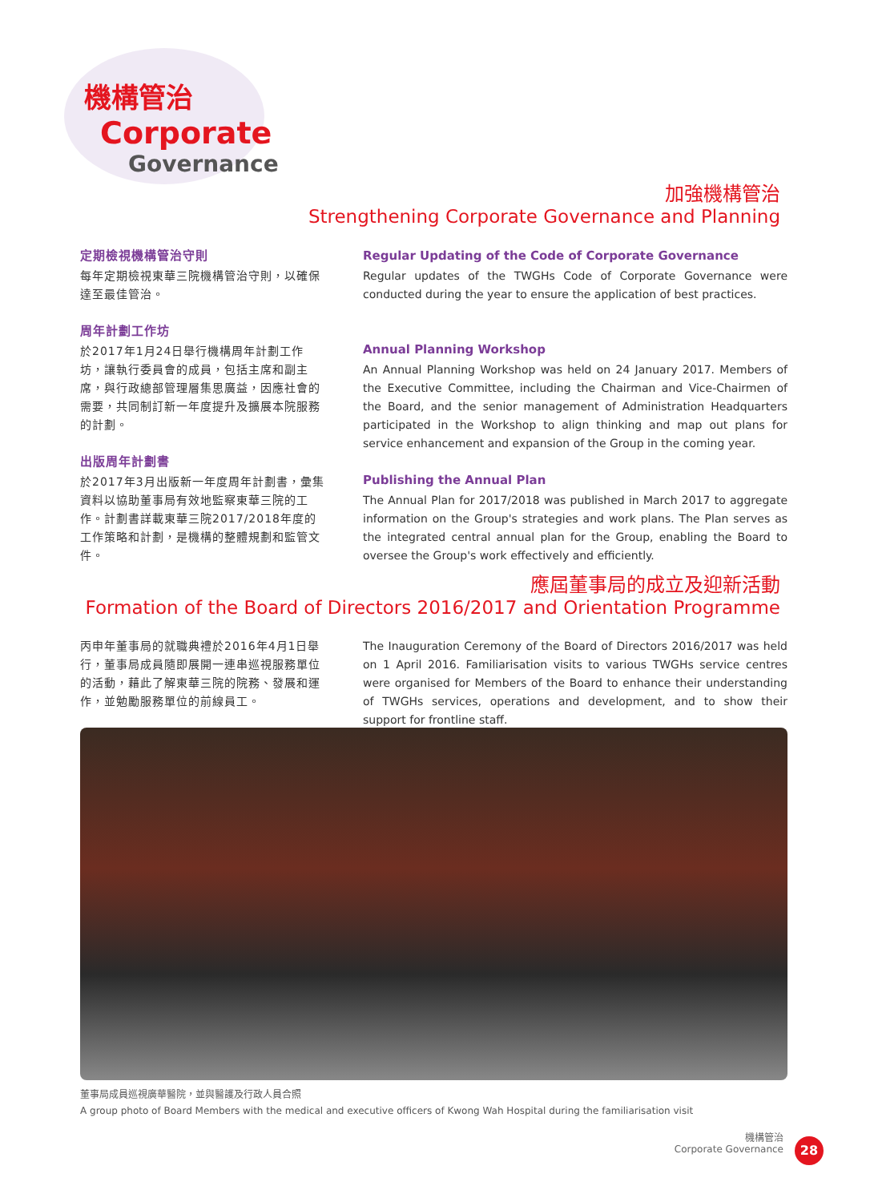機構管治
Corporate
Governance
加強機構管治
Strengthening Corporate Governance and Planning
定期檢視機構管治守則
每年定期檢視東華三院機構管治守則，以確保達至最佳管治。
周年計劃工作坊
於2017年1月24日舉行機構周年計劃工作坊，讓執行委員會的成員，包括主席和副主席，與行政總部管理層集思廣益，因應社會的需要，共同制訂新一年度提升及擴展本院服務的計劃。
出版周年計劃書
於2017年3月出版新一年度周年計劃書，彙集資料以協助董事局有效地監察東華三院的工作。計劃書詳載東華三院2017/2018年度的工作策略和計劃，是機構的整體規劃和監管文件。
Regular Updating of the Code of Corporate Governance
Regular updates of the TWGHs Code of Corporate Governance were conducted during the year to ensure the application of best practices.
Annual Planning Workshop
An Annual Planning Workshop was held on 24 January 2017. Members of the Executive Committee, including the Chairman and Vice-Chairmen of the Board, and the senior management of Administration Headquarters participated in the Workshop to align thinking and map out plans for service enhancement and expansion of the Group in the coming year.
Publishing the Annual Plan
The Annual Plan for 2017/2018 was published in March 2017 to aggregate information on the Group's strategies and work plans. The Plan serves as the integrated central annual plan for the Group, enabling the Board to oversee the Group's work effectively and efficiently.
應屆董事局的成立及迎新活動
Formation of the Board of Directors 2016/2017 and Orientation Programme
丙申年董事局的就職典禮於2016年4月1日舉行，董事局成員隨即展開一連串巡視服務單位的活動，藉此了解東華三院的院務、發展和運作，並勉勵服務單位的前線員工。
The Inauguration Ceremony of the Board of Directors 2016/2017 was held on 1 April 2016. Familiarisation visits to various TWGHs service centres were organised for Members of the Board to enhance their understanding of TWGHs services, operations and development, and to show their support for frontline staff.
董事局成員巡視廣華醫院，並與醫護及行政人員合照
A group photo of Board Members with the medical and executive officers of Kwong Wah Hospital during the familiarisation visit
機構管治
Corporate Governance
28